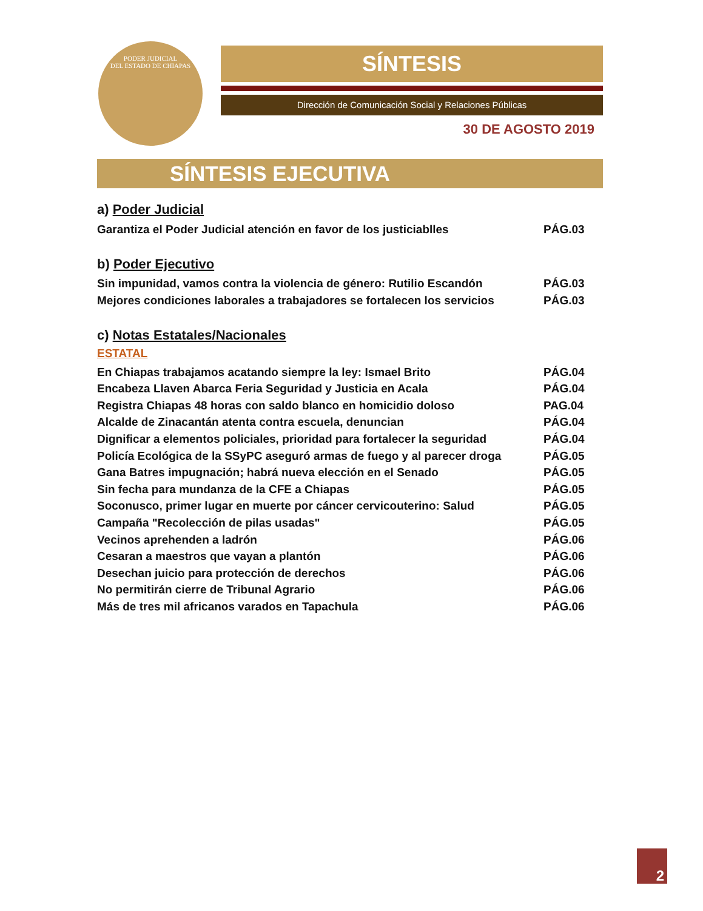PODER JUDICIAL
DEL ESTADO DE CHIAPAS
SÍNTESIS
Dirección de Comunicación Social y Relaciones Públicas
30 DE AGOSTO 2019
SÍNTESIS EJECUTIVA
a) Poder Judicial
| Garantiza el Poder Judicial atención en favor de los justiciablles | PÁG.03 |
b) Poder Ejecutivo
| Sin impunidad, vamos contra la violencia de género: Rutilio Escandón | PÁG.03 |
| Mejores condiciones laborales a trabajadores se fortalecen los servicios | PÁG.03 |
c) Notas Estatales/Nacionales
ESTATAL
| En Chiapas trabajamos acatando siempre la ley: Ismael Brito | PÁG.04 |
| Encabeza Llaven Abarca Feria Seguridad y Justicia en Acala | PÁG.04 |
| Registra Chiapas 48 horas con saldo blanco en homicidio doloso | PAG.04 |
| Alcalde de Zinacantán atenta contra escuela, denuncian | PÁG.04 |
| Dignificar a elementos policiales, prioridad para fortalecer la seguridad | PÁG.04 |
| Policía Ecológica de la SSyPC aseguró armas de fuego y al parecer droga | PÁG.05 |
| Gana Batres impugnación; habrá nueva elección en el Senado | PÁG.05 |
| Sin fecha para mundanza de la CFE a Chiapas | PÁG.05 |
| Soconusco, primer lugar en muerte por cáncer cervicouterino: Salud | PÁG.05 |
| Campaña "Recolección de pilas usadas" | PÁG.05 |
| Vecinos aprehenden a ladrón | PÁG.06 |
| Cesaran a maestros que vayan a plantón | PÁG.06 |
| Desechan juicio para protección de derechos | PÁG.06 |
| No permitirán cierre de Tribunal Agrario | PÁG.06 |
| Más de tres mil africanos varados en Tapachula | PÁG.06 |
2